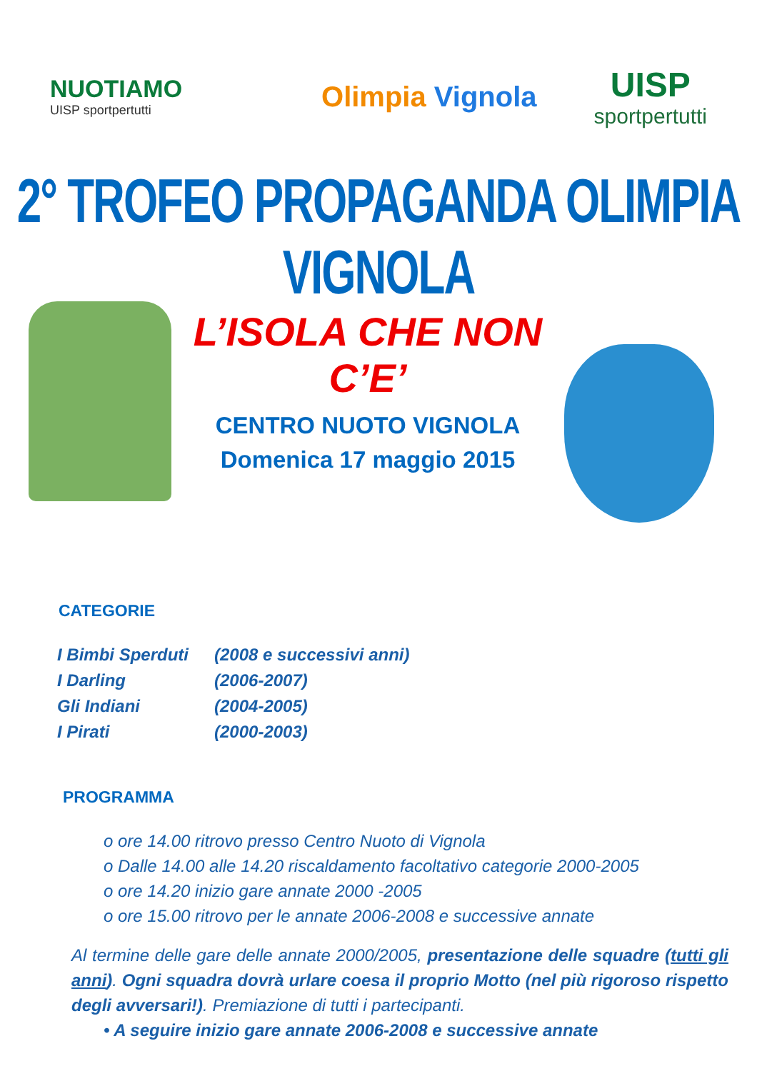NUOTIAMO
UISP sportpertutti
Olimpia Vignola
UISP
sportpertutti
2° TROFEO PROPAGANDA OLIMPIA VIGNOLA
L’ISOLA CHE NON C’E’
CENTRO NUOTO VIGNOLA
Domenica 17 maggio 2015
CATEGORIE
| I Bimbi Sperduti | (2008 e successivi anni) |
| I Darling | (2006-2007) |
| Gli Indiani | (2004-2005) |
| I Pirati | (2000-2003) |
PROGRAMMA
o ore 14.00 ritrovo presso Centro Nuoto di Vignola
o Dalle 14.00 alle 14.20 riscaldamento facoltativo categorie 2000-2005
o ore 14.20 inizio gare annate 2000 -2005
o ore 15.00 ritrovo per le annate 2006-2008 e successive annate
Al termine delle gare delle annate 2000/2005, presentazione delle squadre (tutti gli anni). Ogni squadra dovrà urlare coesa il proprio Motto (nel più rigoroso rispetto degli avversari!). Premiazione di tutti i partecipanti.
• A seguire inizio gare annate 2006-2008 e successive annate